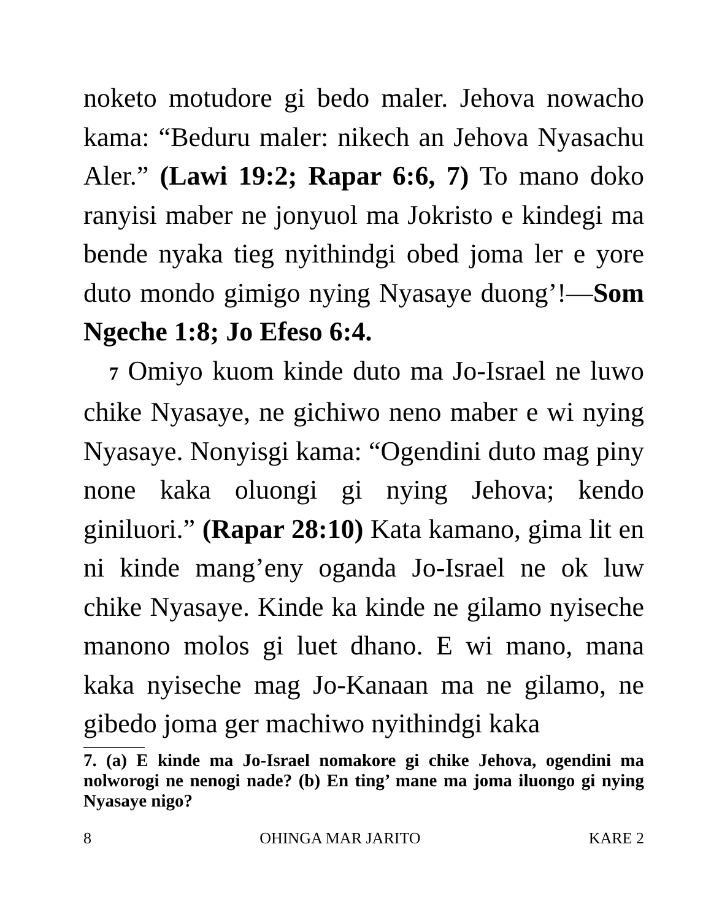noketo motudore gi bedo maler. Jehova nowacho kama: “Beduru maler: nikech an Jehova Nyasachu Aler.” (Lawi 19:2; Rapar 6:6, 7) To mano doko ranyisi maber ne jonyuol ma Jokristo e kindegi ma bende nyaka tieg nyithindgi obed joma ler e yore duto mondo gimigo nying Nyasaye duong’!—Som Ngeche 1:8; Jo Efeso 6:4.
7 Omiyo kuom kinde duto ma Jo-Israel ne luwo chike Nyasaye, ne gichiwo neno maber e wi nying Nyasaye. Nonyisgi kama: “Ogendini duto mag piny none kaka oluongi gi nying Jehova; kendo giniluori.” (Rapar 28:10) Kata kamano, gima lit en ni kinde mang’eny oganda Jo-Israel ne ok luw chike Nyasaye. Kinde ka kinde ne gilamo nyiseche manono molos gi luet dhano. E wi mano, mana kaka nyiseche mag Jo-Kanaan ma ne gilamo, ne gibedo joma ger machiwo nyithindgi kaka
7. (a) E kinde ma Jo-Israel nomakore gi chike Jehova, ogendini ma nolworogi ne nenogi nade? (b) En ting’ mane ma joma iluongo gi nying Nyasaye nigo?
8 OHINGA MAR JARITO KARE 2